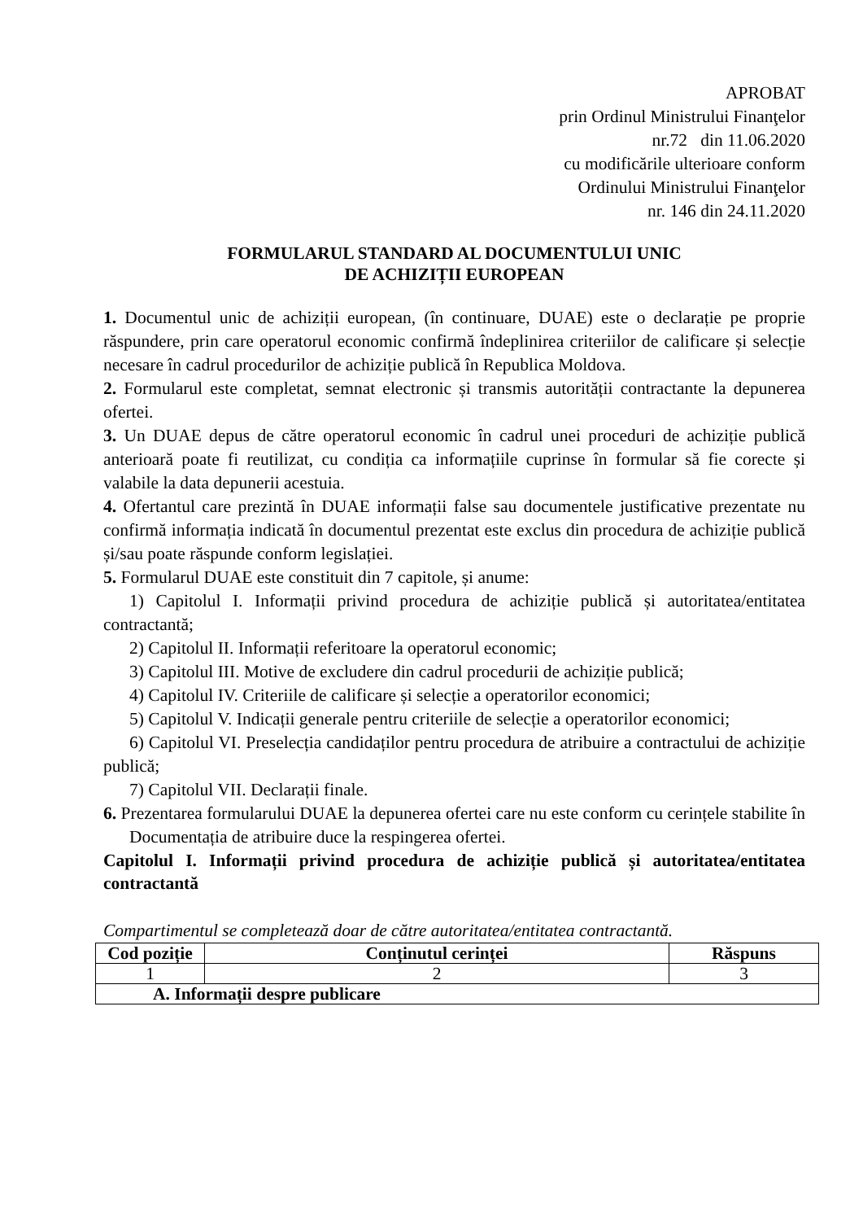APROBAT
prin Ordinul Ministrului Finanţelor
nr.72 din 11.06.2020
cu modificările ulterioare conform
Ordinului Ministrului Finanţelor
nr. 146 din 24.11.2020
FORMULARUL STANDARD AL DOCUMENTULUI UNIC
DE ACHIZIȚII EUROPEAN
1. Documentul unic de achiziții european, (în continuare, DUAE) este o declarație pe proprie răspundere, prin care operatorul economic confirmă îndeplinirea criteriilor de calificare și selecție necesare în cadrul procedurilor de achiziție publică în Republica Moldova.
2. Formularul este completat, semnat electronic și transmis autorității contractante la depunerea ofertei.
3. Un DUAE depus de către operatorul economic în cadrul unei proceduri de achiziție publică anterioară poate fi reutilizat, cu condiția ca informațiile cuprinse în formular să fie corecte și valabile la data depunerii acestuia.
4. Ofertantul care prezintă în DUAE informații false sau documentele justificative prezentate nu confirmă informația indicată în documentul prezentat este exclus din procedura de achiziție publică și/sau poate răspunde conform legislației.
5. Formularul DUAE este constituit din 7 capitole, și anume:
1) Capitolul I. Informații privind procedura de achiziție publică și autoritatea/entitatea contractantă;
2) Capitolul II. Informații referitoare la operatorul economic;
3) Capitolul III. Motive de excludere din cadrul procedurii de achiziție publică;
4) Capitolul IV. Criteriile de calificare și selecție a operatorilor economici;
5) Capitolul V. Indicații generale pentru criteriile de selecție a operatorilor economici;
6) Capitolul VI. Preselecția candidaților pentru procedura de atribuire a contractului de achiziție publică;
7) Capitolul VII. Declarații finale.
6. Prezentarea formularului DUAE la depunerea ofertei care nu este conform cu cerințele stabilite în Documentația de atribuire duce la respingerea ofertei.
Capitolul I. Informații privind procedura de achiziție publică și autoritatea/entitatea contractantă
Compartimentul se completează doar de către autoritatea/entitatea contractantă.
| Cod poziție | Conținutul cerinței | Răspuns |
| --- | --- | --- |
| 1 | 2 | 3 |
| A. Informații despre publicare | | |